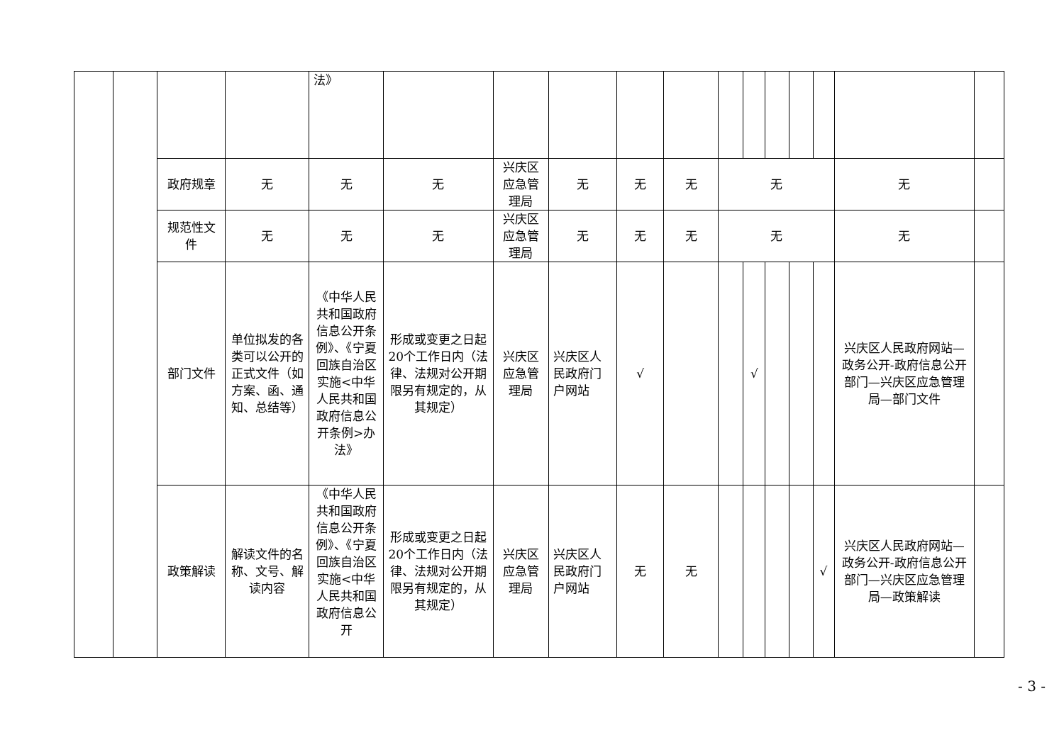| | | | | 法》 | | | | | | | | | | | | |
| | | 政府规章 | 无 | 无 | 无 | 兴庆区应急管理局 | 无 | 无 | 无 | 无 | | | | | 无 | |
| | | 规范性文件 | 无 | 无 | 无 | 兴庆区应急管理局 | 无 | 无 | 无 | 无 | | | | | 无 | |
| | | 部门文件 | 单位拟发的各类可以公开的正式文件（如方案、函、通知、总结等） | 《中华人民共和国政府信息公开条例》、《宁夏回族自治区实施<中华人民共和国政府信息公开条例>办法》 | 形成或变更之日起20个工作日内（法律、法规对公开期限另有规定的，从其规定） | 兴庆区应急管理局 | 兴庆区人民政府门户网站 | √ | | | √ | | | | 兴庆区人民政府网站—政务公开-政府信息公开部门—兴庆区应急管理局—部门文件 | |
| | | 政策解读 | 解读文件的名称、文号、解读内容 | 《中华人民共和国政府信息公开条例》、《宁夏回族自治区实施<中华人民共和国政府信息公开 | 形成或变更之日起20个工作日内（法律、法规对公开期限另有规定的，从其规定） | 兴庆区应急管理局 | 兴庆区人民政府门户网站 | 无 | 无 | | | | | √ | 兴庆区人民政府网站—政务公开-政府信息公开部门—兴庆区应急管理局—政策解读 | |
- 3 -